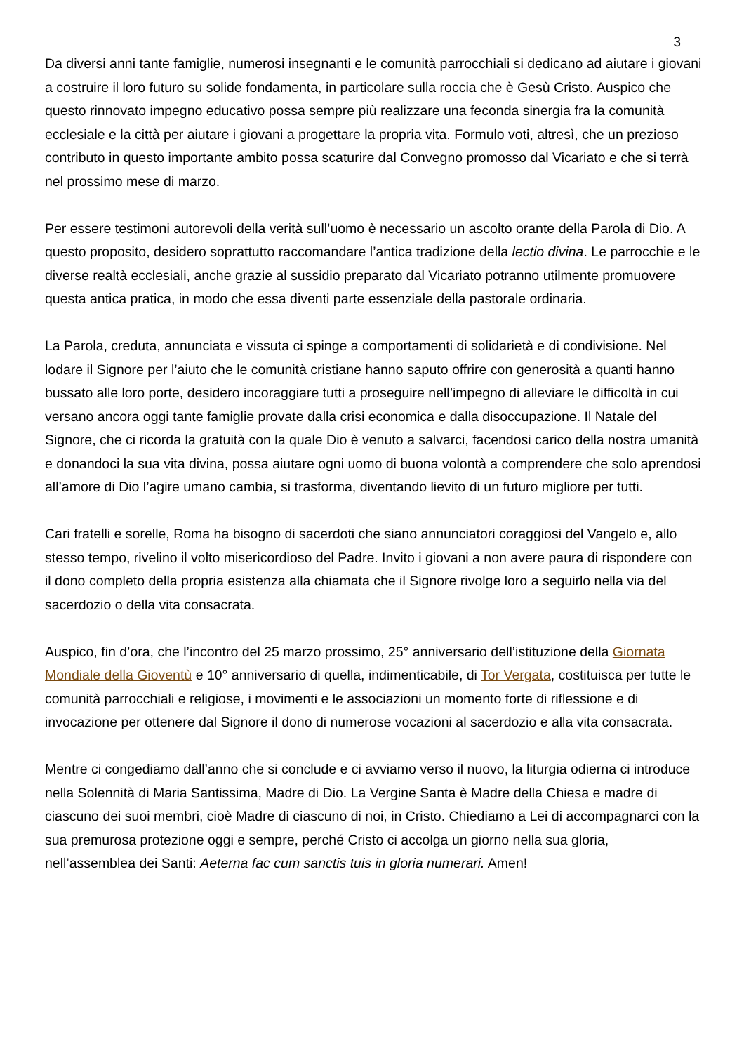3
Da diversi anni tante famiglie, numerosi insegnanti e le comunità parrocchiali si dedicano ad aiutare i giovani a costruire il loro futuro su solide fondamenta, in particolare sulla roccia che è Gesù Cristo. Auspico che questo rinnovato impegno educativo possa sempre più realizzare una feconda sinergia fra la comunità ecclesiale e la città per aiutare i giovani a progettare la propria vita. Formulo voti, altresì, che un prezioso contributo in questo importante ambito possa scaturire dal Convegno promosso dal Vicariato e che si terrà nel prossimo mese di marzo.
Per essere testimoni autorevoli della verità sull’uomo è necessario un ascolto orante della Parola di Dio. A questo proposito, desidero soprattutto raccomandare l’antica tradizione della lectio divina. Le parrocchie e le diverse realtà ecclesiali, anche grazie al sussidio preparato dal Vicariato potranno utilmente promuovere questa antica pratica, in modo che essa diventi parte essenziale della pastorale ordinaria.
La Parola, creduta, annunciata e vissuta ci spinge a comportamenti di solidarietà e di condivisione. Nel lodare il Signore per l’aiuto che le comunità cristiane hanno saputo offrire con generosità a quanti hanno bussato alle loro porte, desidero incoraggiare tutti a proseguire nell’impegno di alleviare le difficoltà in cui versano ancora oggi tante famiglie provate dalla crisi economica e dalla disoccupazione. Il Natale del Signore, che ci ricorda la gratuità con la quale Dio è venuto a salvarci, facendosi carico della nostra umanità e donandoci la sua vita divina, possa aiutare ogni uomo di buona volontà a comprendere che solo aprendosi all’amore di Dio l’agire umano cambia, si trasforma, diventando lievito di un futuro migliore per tutti.
Cari fratelli e sorelle, Roma ha bisogno di sacerdoti che siano annunciatori coraggiosi del Vangelo e, allo stesso tempo, rivelino il volto misericordioso del Padre. Invito i giovani a non avere paura di rispondere con il dono completo della propria esistenza alla chiamata che il Signore rivolge loro a seguirlo nella via del sacerdozio o della vita consacrata.
Auspico, fin d’ora, che l’incontro del 25 marzo prossimo, 25° anniversario dell’istituzione della Giornata Mondiale della Gioventù e 10° anniversario di quella, indimenticabile, di Tor Vergata, costituisca per tutte le comunità parrocchiali e religiose, i movimenti e le associazioni un momento forte di riflessione e di invocazione per ottenere dal Signore il dono di numerose vocazioni al sacerdozio e alla vita consacrata.
Mentre ci congediamo dall’anno che si conclude e ci avviamo verso il nuovo, la liturgia odierna ci introduce nella Solennità di Maria Santissima, Madre di Dio. La Vergine Santa è Madre della Chiesa e madre di ciascuno dei suoi membri, cioè Madre di ciascuno di noi, in Cristo. Chiediamo a Lei di accompagnarci con la sua premurosa protezione oggi e sempre, perché Cristo ci accolga un giorno nella sua gloria, nell’assemblea dei Santi: Aeterna fac cum sanctis tuis in gloria numerari. Amen!